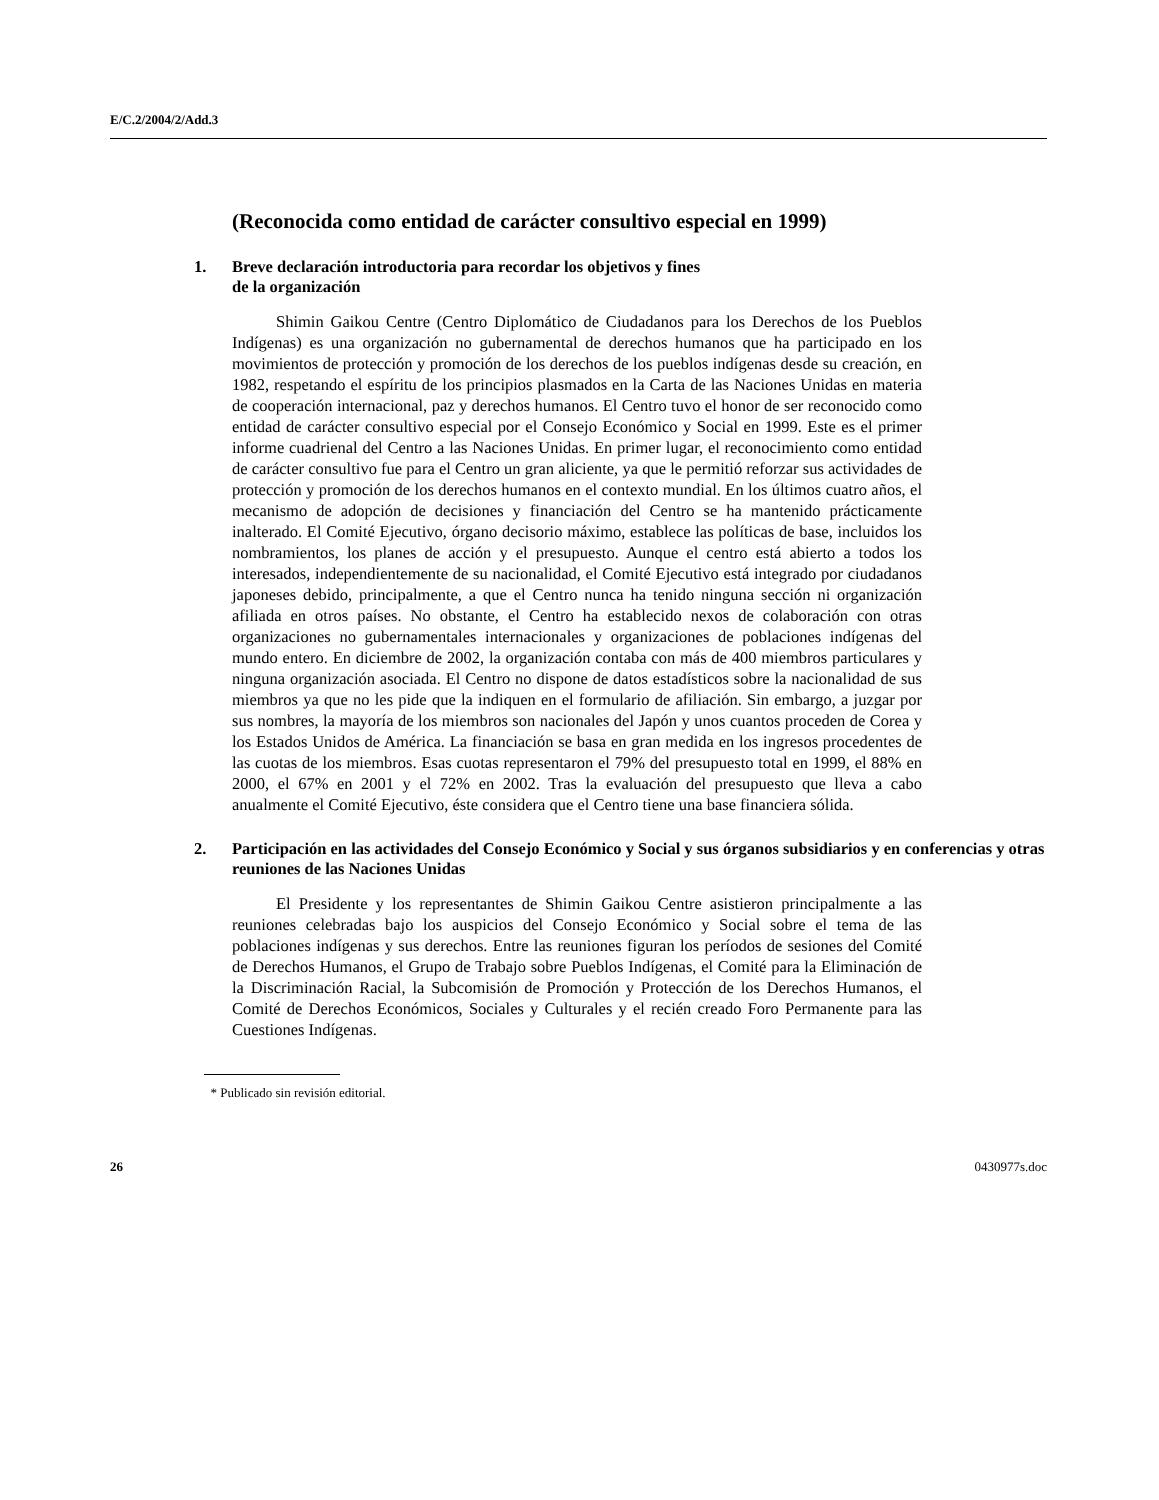E/C.2/2004/2/Add.3
(Reconocida como entidad de carácter consultivo especial en 1999)
1. Breve declaración introductoria para recordar los objetivos y fines
de la organización
Shimin Gaikou Centre (Centro Diplomático de Ciudadanos para los Derechos de los Pueblos Indígenas) es una organización no gubernamental de derechos humanos que ha participado en los movimientos de protección y promoción de los derechos de los pueblos indígenas desde su creación, en 1982, respetando el espíritu de los principios plasmados en la Carta de las Naciones Unidas en materia de cooperación internacional, paz y derechos humanos. El Centro tuvo el honor de ser reconocido como entidad de carácter consultivo especial por el Consejo Económico y Social en 1999. Este es el primer informe cuadrienal del Centro a las Naciones Unidas. En primer lugar, el reconocimiento como entidad de carácter consultivo fue para el Centro un gran aliciente, ya que le permitió reforzar sus actividades de protección y promoción de los derechos humanos en el contexto mundial. En los últimos cuatro años, el mecanismo de adopción de decisiones y financiación del Centro se ha mantenido prácticamente inalterado. El Comité Ejecutivo, órgano decisorio máximo, establece las políticas de base, incluidos los nombramientos, los planes de acción y el presupuesto. Aunque el centro está abierto a todos los interesados, independientemente de su nacionalidad, el Comité Ejecutivo está integrado por ciudadanos japoneses debido, principalmente, a que el Centro nunca ha tenido ninguna sección ni organización afiliada en otros países. No obstante, el Centro ha establecido nexos de colaboración con otras organizaciones no gubernamentales internacionales y organizaciones de poblaciones indígenas del mundo entero. En diciembre de 2002, la organización contaba con más de 400 miembros particulares y ninguna organización asociada. El Centro no dispone de datos estadísticos sobre la nacionalidad de sus miembros ya que no les pide que la indiquen en el formulario de afiliación. Sin embargo, a juzgar por sus nombres, la mayoría de los miembros son nacionales del Japón y unos cuantos proceden de Corea y los Estados Unidos de América. La financiación se basa en gran medida en los ingresos procedentes de las cuotas de los miembros. Esas cuotas representaron el 79% del presupuesto total en 1999, el 88% en 2000, el 67% en 2001 y el 72% en 2002. Tras la evaluación del presupuesto que lleva a cabo anualmente el Comité Ejecutivo, éste considera que el Centro tiene una base financiera sólida.
2. Participación en las actividades del Consejo Económico y Social y sus órganos subsidiarios y en conferencias y otras reuniones de las Naciones Unidas
El Presidente y los representantes de Shimin Gaikou Centre asistieron principalmente a las reuniones celebradas bajo los auspicios del Consejo Económico y Social sobre el tema de las poblaciones indígenas y sus derechos. Entre las reuniones figuran los períodos de sesiones del Comité de Derechos Humanos, el Grupo de Trabajo sobre Pueblos Indígenas, el Comité para la Eliminación de la Discriminación Racial, la Subcomisión de Promoción y Protección de los Derechos Humanos, el Comité de Derechos Económicos, Sociales y Culturales y el recién creado Foro Permanente para las Cuestiones Indígenas.
* Publicado sin revisión editorial.
26 0430977s.doc